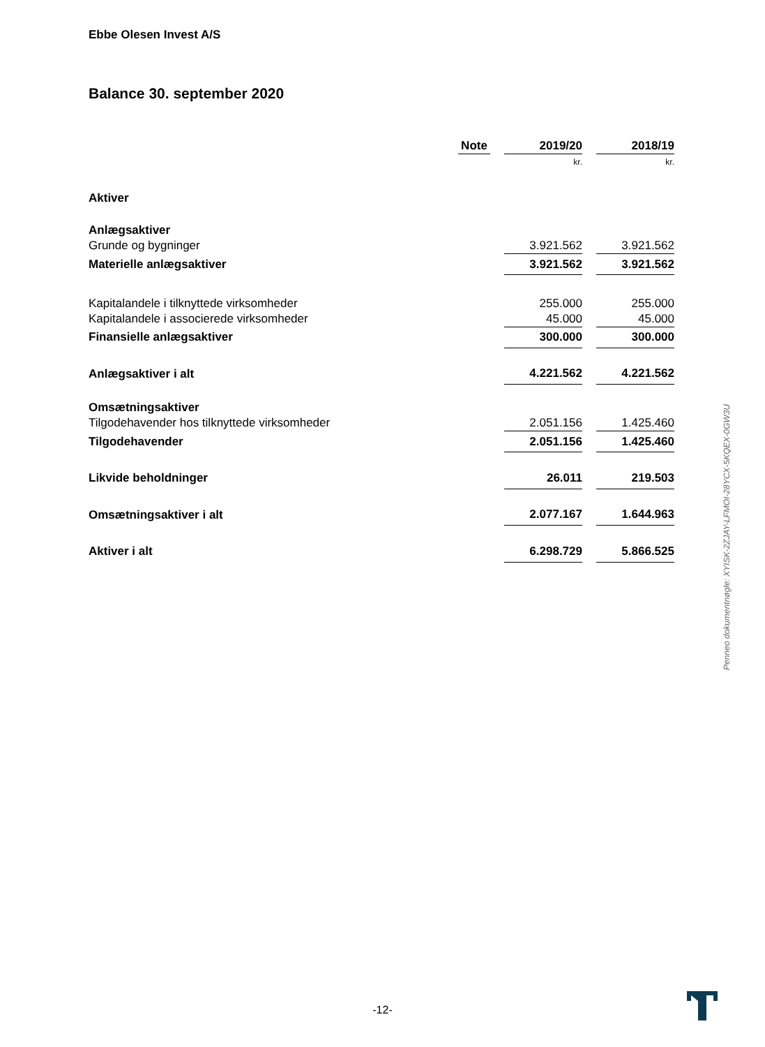Ebbe Olesen Invest A/S
Balance 30. september 2020
| | Note | | 2019/20 | | 2018/19 |
| --- | --- | --- | --- | --- | --- |
| | | | kr. | | kr. |
| Aktiver | | | | | |
| Anlægsaktiver | | | | | |
| Grunde og bygninger | | | 3.921.562 | | 3.921.562 |
| Materielle anlægsaktiver | | | 3.921.562 | | 3.921.562 |
| Kapitalandele i tilknyttede virksomheder | | | 255.000 | | 255.000 |
| Kapitalandele i associerede virksomheder | | | 45.000 | | 45.000 |
| Finansielle anlægsaktiver | | | 300.000 | | 300.000 |
| Anlægsaktiver i alt | | | 4.221.562 | | 4.221.562 |
| Omsætningsaktiver | | | | | |
| Tilgodehavender hos tilknyttede virksomheder | | | 2.051.156 | | 1.425.460 |
| Tilgodehavender | | | 2.051.156 | | 1.425.460 |
| Likvide beholdninger | | | 26.011 | | 219.503 |
| Omsætningsaktiver i alt | | | 2.077.167 | | 1.644.963 |
| Aktiver i alt | | | 6.298.729 | | 5.866.525 |
Penneo dokumentnøgle: XYISK-2ZJAY-LFMOI-28YCX-5KQEX-0GW3U
-12-